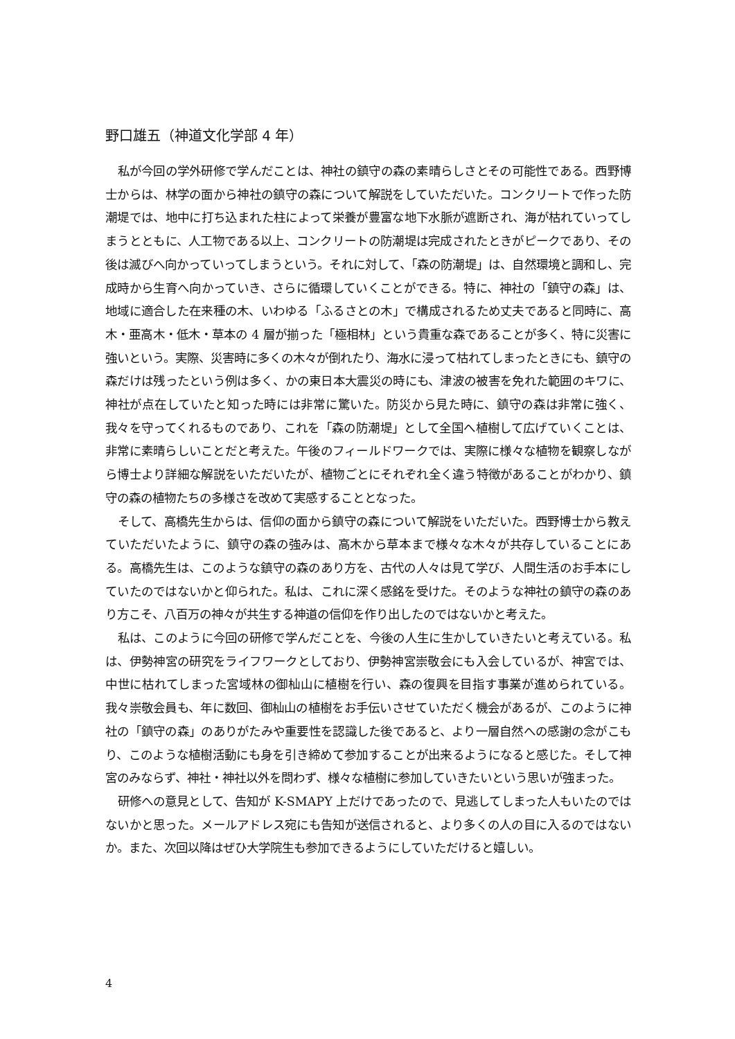野口雄五（神道文化学部 4 年）
私が今回の学外研修で学んだことは、神社の鎮守の森の素晴らしさとその可能性である。西野博士からは、林学の面から神社の鎮守の森について解説をしていただいた。コンクリートで作った防潮堤では、地中に打ち込まれた柱によって栄養が豊富な地下水脈が遮断され、海が枯れていってしまうとともに、人工物である以上、コンクリートの防潮堤は完成されたときがピークであり、その後は滅びへ向かっていってしまうという。それに対して、「森の防潮堤」は、自然環境と調和し、完成時から生育へ向かっていき、さらに循環していくことができる。特に、神社の「鎮守の森」は、地域に適合した在来種の木、いわゆる「ふるさとの木」で構成されるため丈夫であると同時に、高木・亜高木・低木・草本の 4 層が揃った「極相林」という貴重な森であることが多く、特に災害に強いという。実際、災害時に多くの木々が倒れたり、海水に浸って枯れてしまったときにも、鎮守の森だけは残ったという例は多く、かの東日本大震災の時にも、津波の被害を免れた範囲のキワに、神社が点在していたと知った時には非常に驚いた。防災から見た時に、鎮守の森は非常に強く、我々を守ってくれるものであり、これを「森の防潮堤」として全国へ植樹して広げていくことは、非常に素晴らしいことだと考えた。午後のフィールドワークでは、実際に様々な植物を観察しながら博士より詳細な解説をいただいたが、植物ごとにそれぞれ全く違う特徴があることがわかり、鎮守の森の植物たちの多様さを改めて実感することとなった。
そして、高橋先生からは、信仰の面から鎮守の森について解説をいただいた。西野博士から教えていただいたように、鎮守の森の強みは、高木から草本まで様々な木々が共存していることにある。高橋先生は、このような鎮守の森のあり方を、古代の人々は見て学び、人間生活のお手本にしていたのではないかと仰られた。私は、これに深く感銘を受けた。そのような神社の鎮守の森のあり方こそ、八百万の神々が共生する神道の信仰を作り出したのではないかと考えた。
私は、このように今回の研修で学んだことを、今後の人生に生かしていきたいと考えている。私は、伊勢神宮の研究をライフワークとしており、伊勢神宮崇敬会にも入会しているが、神宮では、中世に枯れてしまった宮域林の御杣山に植樹を行い、森の復興を目指す事業が進められている。我々崇敬会員も、年に数回、御杣山の植樹をお手伝いさせていただく機会があるが、このように神社の「鎮守の森」のありがたみや重要性を認識した後であると、より一層自然への感謝の念がこもり、このような植樹活動にも身を引き締めて参加することが出来るようになると感じた。そして神宮のみならず、神社・神社以外を問わず、様々な植樹に参加していきたいという思いが強まった。
研修への意見として、告知が K-SMAPY 上だけであったので、見逃してしまった人もいたのではないかと思った。メールアドレス宛にも告知が送信されると、より多くの人の目に入るのではないか。また、次回以降はぜひ大学院生も参加できるようにしていただけると嬉しい。
4